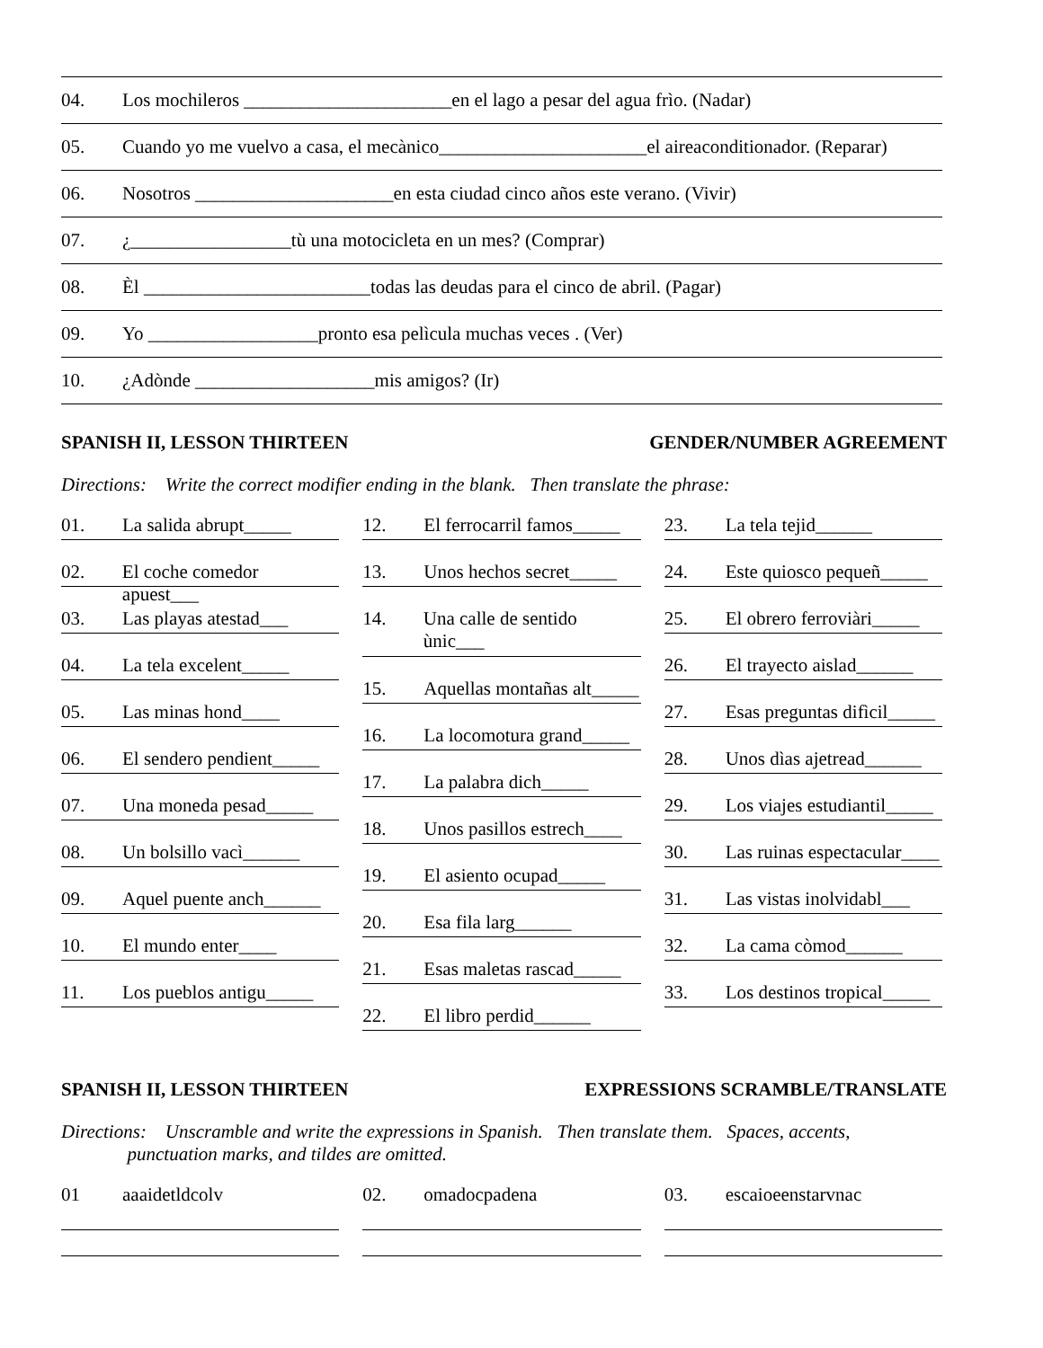04. Los mochileros ______________________en el lago a pesar del agua frìo. (Nadar)
05. Cuando yo me vuelvo a casa, el mecànico______________________el aireaconditionador. (Reparar)
06. Nosotros _____________________en esta ciudad cinco años este verano. (Vivir)
07. ¿_________________tù una motocicleta en un mes? (Comprar)
08. Èl ________________________todas las deudas para el cinco de abril. (Pagar)
09. Yo __________________pronto esa pelìcula muchas veces . (Ver)
10. ¿Adònde ___________________mis amigos? (Ir)
SPANISH II, LESSON THIRTEEN GENDER/NUMBER AGREEMENT
Directions: Write the correct modifier ending in the blank. Then translate the phrase:
01. La salida abrupt_____
02. El coche comedor apuest___
03. Las playas atestad___
04. La tela excelent_____
05. Las minas hond____
06. El sendero pendient_____
07. Una moneda pesad_____
08. Un bolsillo vacì______
09. Aquel puente anch______
10. El mundo enter____
11. Los pueblos antigu_____
12. El ferrocarril famos_____
13. Unos hechos secret_____
14. Una calle de sentido ùnic___
15. Aquellas montañas alt_____
16. La locomotura grand_____
17. La palabra dich_____
18. Unos pasillos estrech____
19. El asiento ocupad_____
20. Esa fila larg______
21. Esas maletas rascad_____
22. El libro perdid______
23. La tela tejid______
24. Este quiosco pequeñ_____
25. El obrero ferroviàri_____
26. El trayecto aislad______
27. Esas preguntas difìcil_____
28. Unos dìas ajetread______
29. Los viajes estudiantil_____
30. Las ruinas espectacular____
31. Las vistas inolvidabl___
32. La cama còmod______
33. Los destinos tropical_____
SPANISH II, LESSON THIRTEEN EXPRESSIONS SCRAMBLE/TRANSLATE
Directions: Unscramble and write the expressions in Spanish. Then translate them. Spaces, accents,
punctuation marks, and tildes are omitted.
01 aaaidetldcolv 02. omadocpadena 03. escaioeenstarvnac